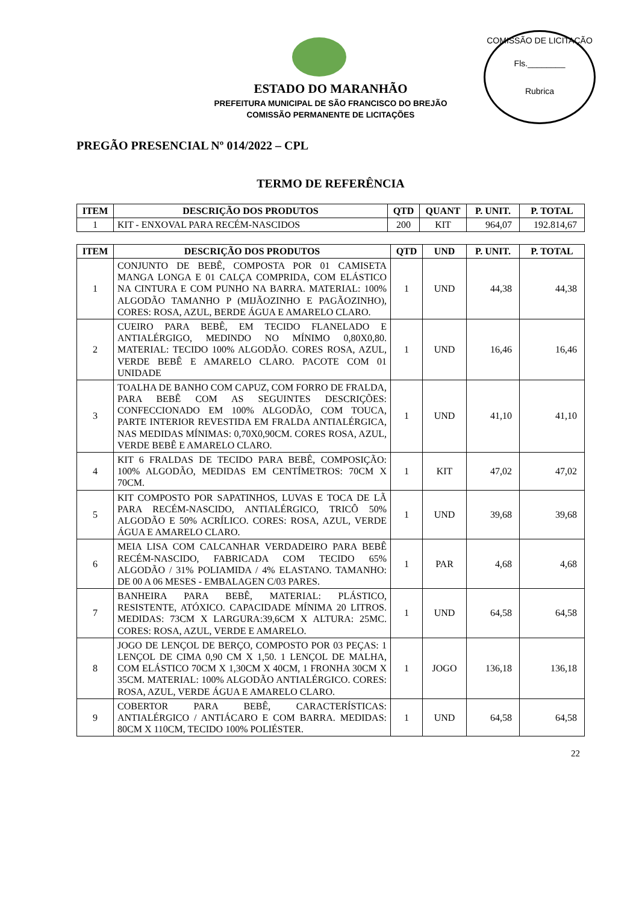COMISSÃO DE LICITAÇÃO
Fls.________
Rubrica
ESTADO DO MARANHÃO
PREFEITURA MUNICIPAL DE SÃO FRANCISCO DO BREJÃO
COMISSÃO PERMANENTE DE LICITAÇÕES
PREGÃO PRESENCIAL Nº 014/2022 – CPL
TERMO DE REFERÊNCIA
| ITEM | DESCRIÇÃO DOS PRODUTOS | QTD | QUANT | P. UNIT. | P. TOTAL |
| --- | --- | --- | --- | --- | --- |
| 1 | KIT - ENXOVAL PARA RECÉM-NASCIDOS | 200 | KIT | 964,07 | 192.814,67 |
| ITEM | DESCRIÇÃO DOS PRODUTOS | QTD | UND | P. UNIT. | P. TOTAL |
| --- | --- | --- | --- | --- | --- |
| 1 | CONJUNTO DE BEBÊ, COMPOSTA POR 01 CAMISETA MANGA LONGA E 01 CALÇA COMPRIDA, COM ELÁSTICO NA CINTURA E COM PUNHO NA BARRA. MATERIAL: 100% ALGODÃO TAMANHO P (MIJÃOZINHO E PAGÃOZINHO), CORES: ROSA, AZUL, BERDE ÁGUA E AMARELO CLARO. | 1 | UND | 44,38 | 44,38 |
| 2 | CUEIRO PARA BEBÊ, EM TECIDO FLANELADO E ANTIALÉRGIGO, MEDINDO NO MÍNIMO 0,80X0,80. MATERIAL: TECIDO 100% ALGODÃO. CORES ROSA, AZUL, VERDE BEBÊ E AMARELO CLARO. PACOTE COM 01 UNIDADE | 1 | UND | 16,46 | 16,46 |
| 3 | TOALHA DE BANHO COM CAPUZ, COM FORRO DE FRALDA, PARA BEBÊ COM AS SEGUINTES DESCRIÇÕES: CONFECCIONADO EM 100% ALGODÃO, COM TOUCA, PARTE INTERIOR REVESTIDA EM FRALDA ANTIALÉRGICA, NAS MEDIDAS MÍNIMAS: 0,70X0,90CM. CORES ROSA, AZUL, VERDE BEBÊ E AMARELO CLARO. | 1 | UND | 41,10 | 41,10 |
| 4 | KIT 6 FRALDAS DE TECIDO PARA BEBÊ, COMPOSIÇÃO: 100% ALGODÃO, MEDIDAS EM CENTÍMETROS: 70CM X 70CM. | 1 | KIT | 47,02 | 47,02 |
| 5 | KIT COMPOSTO POR SAPATINHOS, LUVAS E TOCA DE LÃ PARA RECÉM-NASCIDO, ANTIALÉRGICO, TRICÔ 50% ALGODÃO E 50% ACRÍLICO. CORES: ROSA, AZUL, VERDE ÁGUA E AMARELO CLARO. | 1 | UND | 39,68 | 39,68 |
| 6 | MEIA LISA COM CALCANHAR VERDADEIRO PARA BEBÊ RECÉM-NASCIDO, FABRICADA COM TECIDO 65% ALGODÃO / 31% POLIAMIDA / 4% ELASTANO. TAMANHO: DE 00 A 06 MESES - EMBALAGEN C/03 PARES. | 1 | PAR | 4,68 | 4,68 |
| 7 | BANHEIRA PARA BEBÊ, MATERIAL: PLÁSTICO, RESISTENTE, ATÓXICO. CAPACIDADE MÍNIMA 20 LITROS. MEDIDAS: 73CM X LARGURA:39,6CM X ALTURA: 25MC. CORES: ROSA, AZUL, VERDE E AMARELO. | 1 | UND | 64,58 | 64,58 |
| 8 | JOGO DE LENÇOL DE BERÇO, COMPOSTO POR 03 PEÇAS: 1 LENÇOL DE CIMA 0,90 CM X 1,50. 1 LENÇOL DE MALHA, COM ELÁSTICO 70CM X 1,30CM X 40CM, 1 FRONHA 30CM X 35CM. MATERIAL: 100% ALGODÃO ANTIALÉRGICO. CORES: ROSA, AZUL, VERDE ÁGUA E AMARELO CLARO. | 1 | JOGO | 136,18 | 136,18 |
| 9 | COBERTOR PARA BEBÊ, CARACTERÍSTICAS: ANTIALÉRGICO / ANTIÁCARO E COM BARRA. MEDIDAS: 80CM X 110CM, TECIDO 100% POLIÉSTER. | 1 | UND | 64,58 | 64,58 |
22